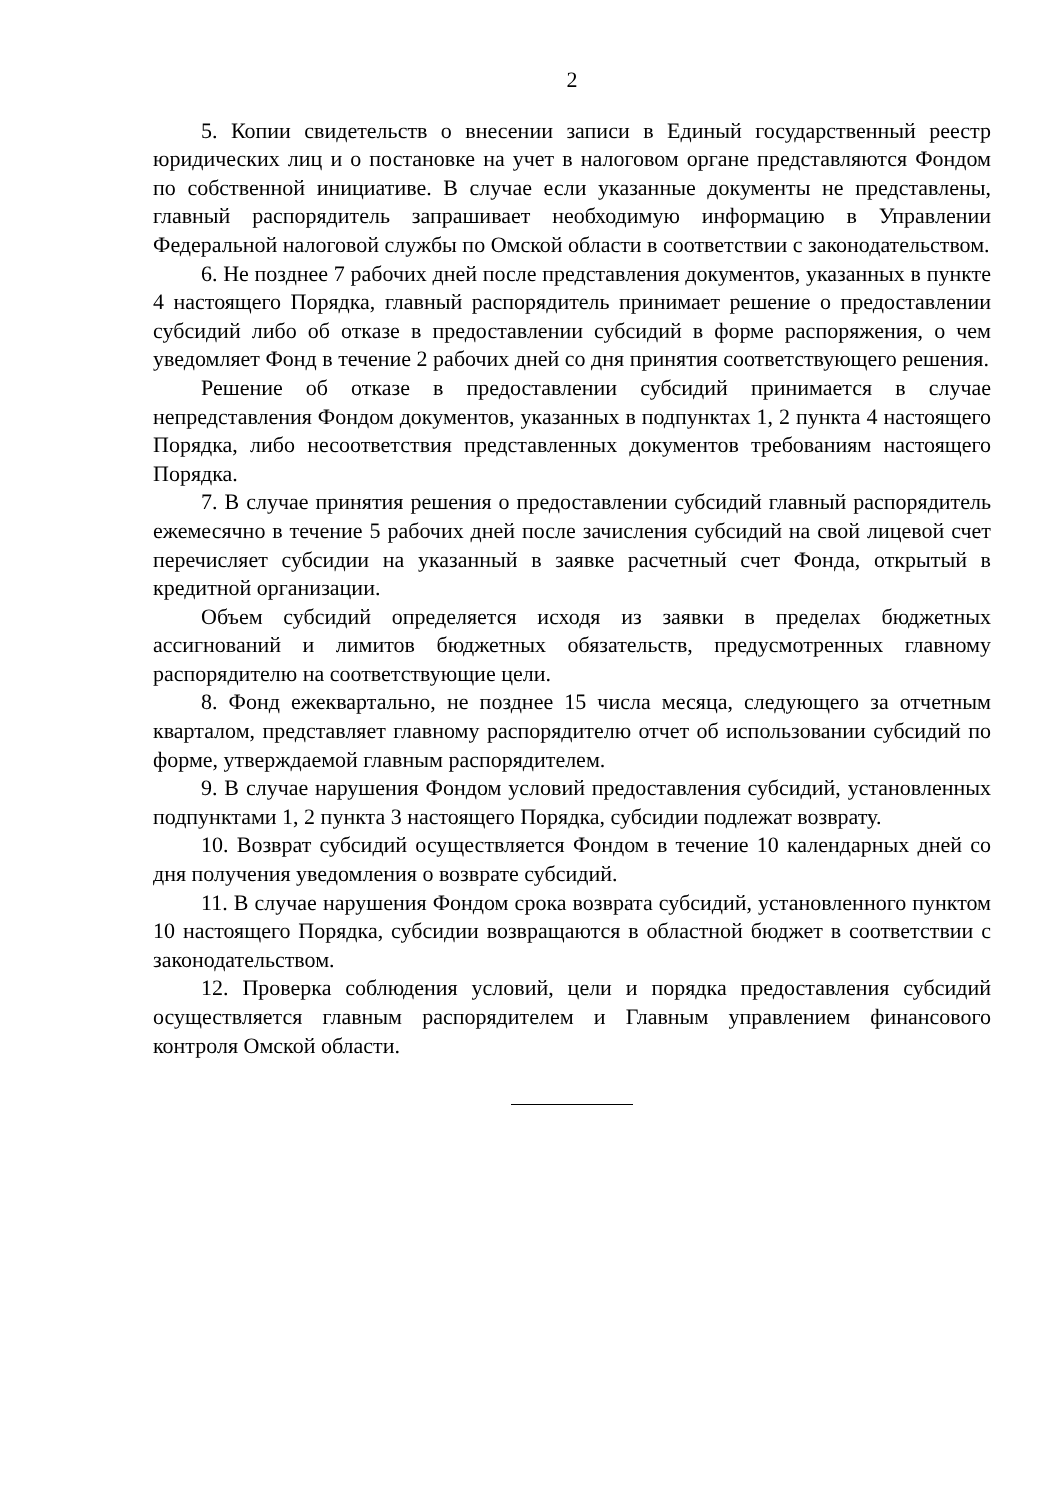2
5. Копии свидетельств о внесении записи в Единый государственный реестр юридических лиц и о постановке на учет в налоговом органе представляются Фондом по собственной инициативе. В случае если указанные документы не представлены, главный распорядитель запрашивает необходимую информацию в Управлении Федеральной налоговой службы по Омской области в соответствии с законодательством.
6. Не позднее 7 рабочих дней после представления документов, указанных в пункте 4 настоящего Порядка, главный распорядитель принимает решение о предоставлении субсидий либо об отказе в предоставлении субсидий в форме распоряжения, о чем уведомляет Фонд в течение 2 рабочих дней со дня принятия соответствующего решения.
Решение об отказе в предоставлении субсидий принимается в случае непредставления Фондом документов, указанных в подпунктах 1, 2 пункта 4 настоящего Порядка, либо несоответствия представленных документов требованиям настоящего Порядка.
7. В случае принятия решения о предоставлении субсидий главный распорядитель ежемесячно в течение 5 рабочих дней после зачисления субсидий на свой лицевой счет перечисляет субсидии на указанный в заявке расчетный счет Фонда, открытый в кредитной организации.
Объем субсидий определяется исходя из заявки в пределах бюджетных ассигнований и лимитов бюджетных обязательств, предусмотренных главному распорядителю на соответствующие цели.
8. Фонд ежеквартально, не позднее 15 числа месяца, следующего за отчетным кварталом, представляет главному распорядителю отчет об использовании субсидий по форме, утверждаемой главным распорядителем.
9. В случае нарушения Фондом условий предоставления субсидий, установленных подпунктами 1, 2 пункта 3 настоящего Порядка, субсидии подлежат возврату.
10. Возврат субсидий осуществляется Фондом в течение 10 календарных дней со дня получения уведомления о возврате субсидий.
11. В случае нарушения Фондом срока возврата субсидий, установленного пунктом 10 настоящего Порядка, субсидии возвращаются в областной бюджет в соответствии с законодательством.
12. Проверка соблюдения условий, цели и порядка предоставления субсидий осуществляется главным распорядителем и Главным управлением финансового контроля Омской области.